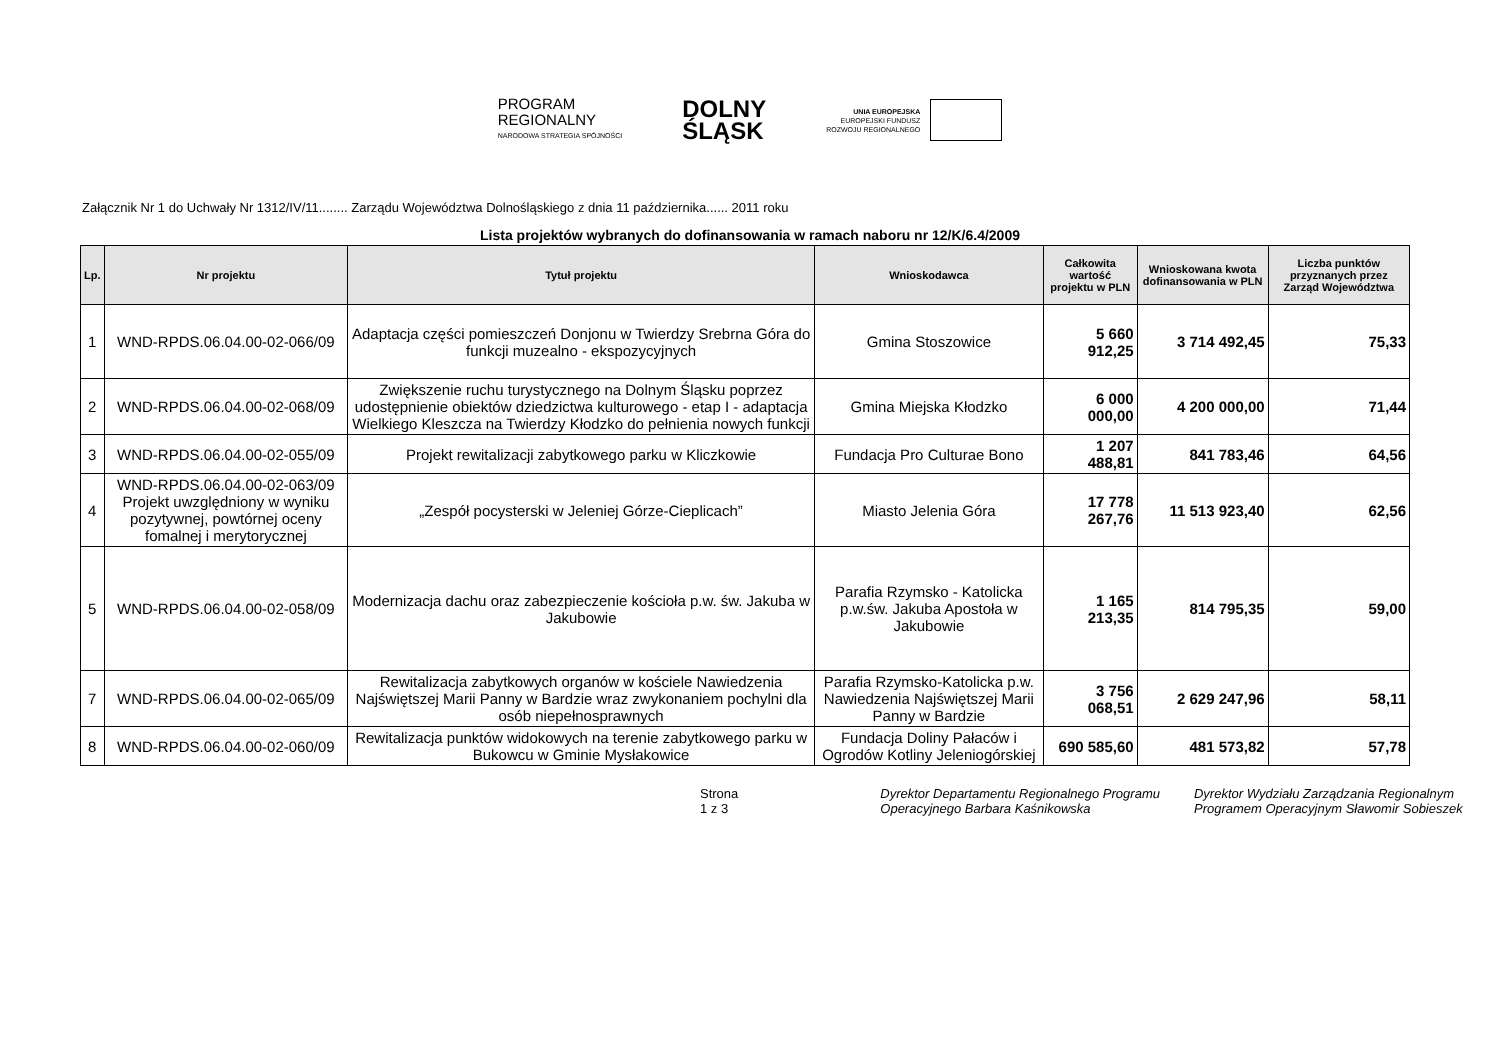PROGRAM
REGIONALNY
NARODOWA STRATEGIA SPÓJNOŚCI
DOLNY
ŚLĄSK
UNIA EUROPEJSKA
EUROPEJSKI FUNDUSZ
ROZWOJU REGIONALNEGO
Załącznik Nr 1 do Uchwały Nr 1312/IV/11........ Zarządu Województwa Dolnośląskiego z dnia 11 października...... 2011 roku
Lista projektów wybranych do dofinansowania w ramach naboru nr 12/K/6.4/2009
| Lp. | Nr projektu | Tytuł projektu | Wnioskodawca | Całkowita wartość projektu w PLN | Wnioskowana kwota dofinansowania w PLN | Liczba punktów przyznanych przez Zarząd Województwa |
| --- | --- | --- | --- | --- | --- | --- |
| 1 | WND-RPDS.06.04.00-02-066/09 | Adaptacja części pomieszczeń Donjonu w Twierdzy Srebrna Góra do funkcji muzealno - ekspozycyjnych | Gmina Stoszowice | 5 660 912,25 | 3 714 492,45 | 75,33 |
| 2 | WND-RPDS.06.04.00-02-068/09 | Zwiększenie ruchu turystycznego na Dolnym Śląsku poprzez udostępnienie obiektów dziedzictwa kulturowego - etap I - adaptacja Wielkiego Kleszcza na Twierdzy Kłodzko do pełnienia nowych funkcji | Gmina Miejska Kłodzko | 6 000 000,00 | 4 200 000,00 | 71,44 |
| 3 | WND-RPDS.06.04.00-02-055/09 | Projekt rewitalizacji zabytkowego parku w Kliczkowie | Fundacja Pro Culturae Bono | 1 207 488,81 | 841 783,46 | 64,56 |
| 4 | WND-RPDS.06.04.00-02-063/09 Projekt uwzględniony w wyniku pozytywnej, powtórnej oceny fomalnej i merytorycznej | „Zespół pocysterski w Jeleniej Górze-Cieplicach” | Miasto Jelenia Góra | 17 778 267,76 | 11 513 923,40 | 62,56 |
| 5 | WND-RPDS.06.04.00-02-058/09 | Modernizacja dachu oraz zabezpieczenie kościoła p.w. św. Jakuba w Jakubowie | Parafia Rzymsko - Katolicka p.w.św. Jakuba Apostoła w Jakubowie | 1 165 213,35 | 814 795,35 | 59,00 |
| 7 | WND-RPDS.06.04.00-02-065/09 | Rewitalizacja zabytkowych organów w kościele Nawiedzenia Najświętszej Marii Panny w Bardzie wraz zwykonaniem pochylni dla osób niepełnosprawnych | Parafia Rzymsko-Katolicka p.w. Nawiedzenia Najświętszej Marii Panny w Bardzie | 3 756 068,51 | 2 629 247,96 | 58,11 |
| 8 | WND-RPDS.06.04.00-02-060/09 | Rewitalizacja punktów widokowych na terenie zabytkowego parku w Bukowcu w Gminie Mysłakowice | Fundacja Doliny Pałaców i Ogrodów Kotliny Jeleniogórskiej | 690 585,60 | 481 573,82 | 57,78 |
Strona 1 z 3 Dyrektor Departamentu Regionalnego Programu Operacyjnego Barbara Kaśnikowska Dyrektor Wydziału Zarządzania Regionalnym Programem Operacyjnym Sławomir Sobieszek